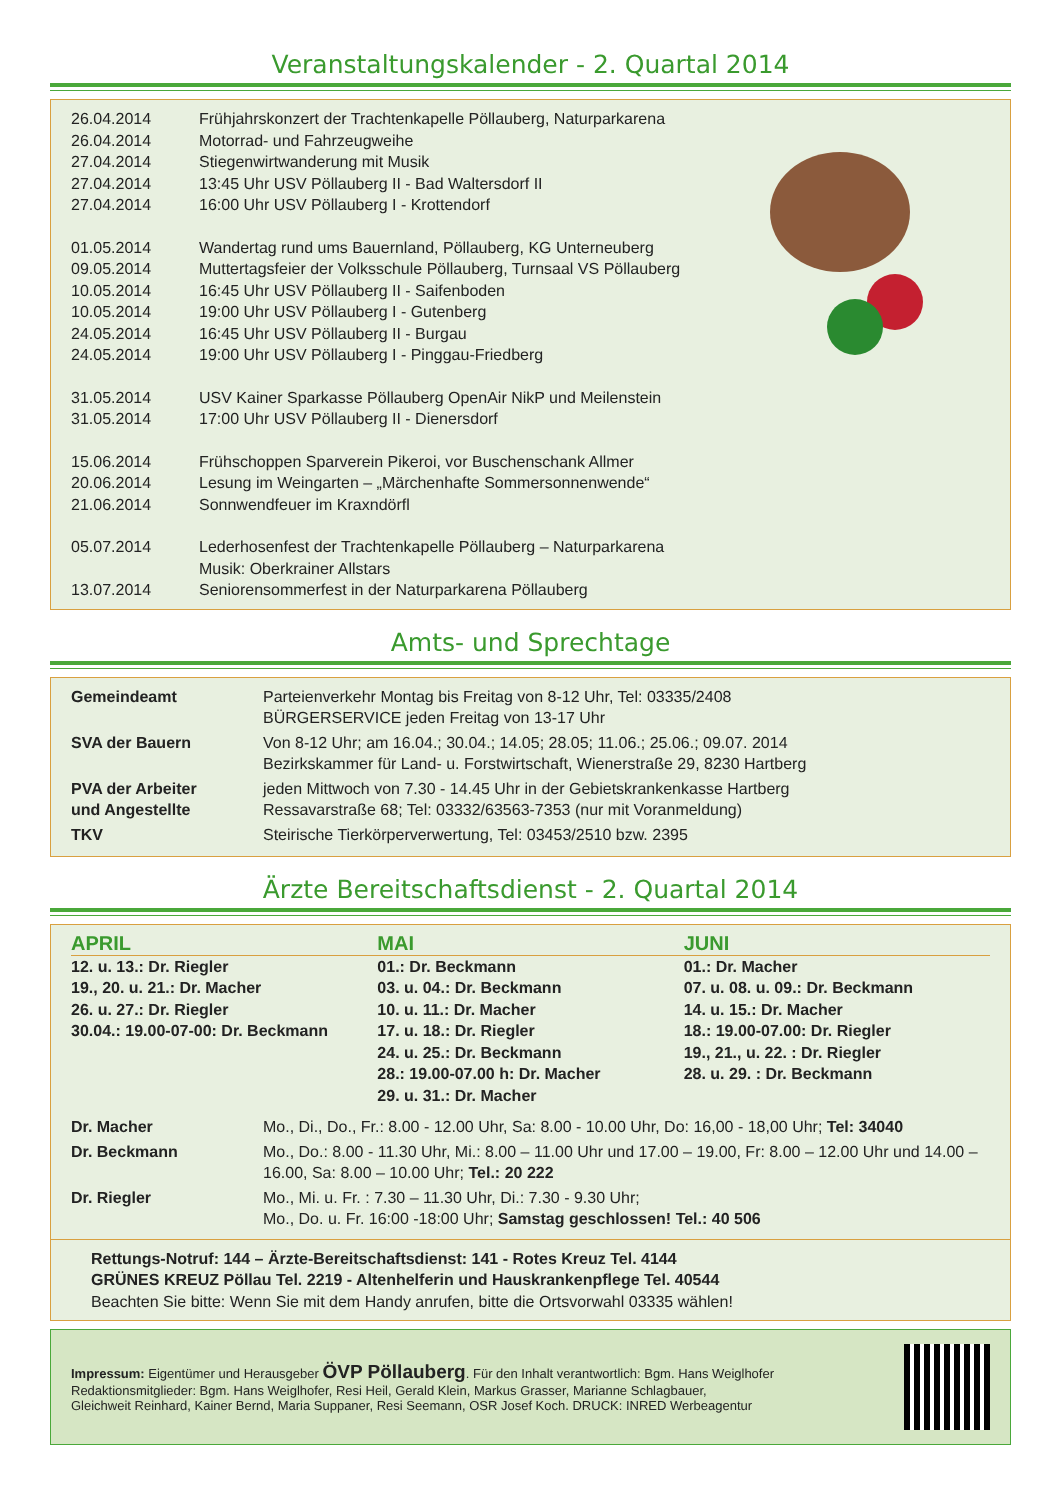Veranstaltungskalender - 2. Quartal 2014
| 26.04.2014 | Frühjahrskonzert der Trachtenkapelle Pöllauberg, Naturparkarena |
| 26.04.2014 | Motorrad- und Fahrzeugweihe |
| 27.04.2014 | Stiegenwirtwanderung mit Musik |
| 27.04.2014 | 13:45 Uhr USV Pöllauberg II - Bad Waltersdorf II |
| 27.04.2014 | 16:00 Uhr USV Pöllauberg I - Krottendorf |
| 01.05.2014 | Wandertag rund ums Bauernland, Pöllauberg, KG Unterneuberg |
| 09.05.2014 | Muttertagsfeier der Volksschule Pöllauberg, Turnsaal VS Pöllauberg |
| 10.05.2014 | 16:45 Uhr USV Pöllauberg II - Saifenboden |
| 10.05.2014 | 19:00 Uhr USV Pöllauberg I - Gutenberg |
| 24.05.2014 | 16:45 Uhr USV Pöllauberg II - Burgau |
| 24.05.2014 | 19:00 Uhr USV Pöllauberg I - Pinggau-Friedberg |
| 31.05.2014 | USV Kainer Sparkasse Pöllauberg OpenAir NikP und Meilenstein |
| 31.05.2014 | 17:00 Uhr USV Pöllauberg II - Dienersdorf |
| 15.06.2014 | Frühschoppen Sparverein Pikeroi, vor Buschenschank Allmer |
| 20.06.2014 | Lesung im Weingarten – „Märchenhafte Sommersonnenwende“ |
| 21.06.2014 | Sonnwendfeuer im Kraxndörfl |
| 05.07.2014 | Lederhosenfest der Trachtenkapelle Pöllauberg – Naturparkarena Musik: Oberkrainer Allstars |
| 13.07.2014 | Seniorensommerfest in der Naturparkarena Pöllauberg |
Amts- und Sprechtage
| Gemeindeamt | Parteienverkehr Montag bis Freitag von 8-12 Uhr, Tel: 03335/2408 BÜRGERSERVICE jeden Freitag von 13-17 Uhr |
| SVA der Bauern | Von 8-12 Uhr; am 16.04.; 30.04.; 14.05; 28.05; 11.06.; 25.06.; 09.07. 2014 Bezirkskammer für Land- u. Forstwirtschaft, Wienerstraße 29, 8230 Hartberg |
| PVA der Arbeiter und Angestellte | jeden Mittwoch von 7.30 - 14.45 Uhr in der Gebietskrankenkasse Hartberg Ressavarstraße 68; Tel: 03332/63563-7353 (nur mit Voranmeldung) |
| TKV | Steirische Tierkörperverwertung, Tel: 03453/2510 bzw. 2395 |
Ärzte Bereitschaftsdienst - 2. Quartal 2014
APRIL
12. u. 13.: Dr. Riegler
19., 20. u. 21.: Dr. Macher
26. u. 27.: Dr. Riegler
30.04.: 19.00-07-00: Dr. Beckmann
MAI
01.: Dr. Beckmann
03. u. 04.: Dr. Beckmann
10. u. 11.: Dr. Macher
17. u. 18.: Dr. Riegler
24. u. 25.: Dr. Beckmann
28.: 19.00-07.00 h: Dr. Macher
29. u. 31.: Dr. Macher
JUNI
01.: Dr. Macher
07. u. 08. u. 09.: Dr. Beckmann
14. u. 15.: Dr. Macher
18.: 19.00-07.00: Dr. Riegler
19., 21., u. 22. : Dr. Riegler
28. u. 29. : Dr. Beckmann
| Dr. Macher | Mo., Di., Do., Fr.: 8.00 - 12.00 Uhr, Sa: 8.00 - 10.00 Uhr, Do: 16,00 - 18,00 Uhr; Tel: 34040 |
| Dr. Beckmann | Mo., Do.: 8.00 - 11.30 Uhr, Mi.: 8.00 – 11.00 Uhr und 17.00 – 19.00, Fr: 8.00 – 12.00 Uhr und 14.00 – 16.00, Sa: 8.00 – 10.00 Uhr; Tel.: 20 222 |
| Dr. Riegler | Mo., Mi. u. Fr. : 7.30 – 11.30 Uhr, Di.: 7.30 - 9.30 Uhr; Mo., Do. u. Fr. 16:00 -18:00 Uhr; Samstag geschlossen! Tel.: 40 506 |
Rettungs-Notruf: 144 – Ärzte-Bereitschaftsdienst: 141 - Rotes Kreuz Tel. 4144
GRÜNES KREUZ Pöllau Tel. 2219 - Altenhelferin und Hauskrankenpflege Tel. 40544
Beachten Sie bitte: Wenn Sie mit dem Handy anrufen, bitte die Ortsvorwahl 03335 wählen!
Impressum: Eigentümer und Herausgeber ÖVP Pöllauberg. Für den Inhalt verantwortlich: Bgm. Hans Weiglhofer
Redaktionsmitglieder: Bgm. Hans Weiglhofer, Resi Heil, Gerald Klein, Markus Grasser, Marianne Schlagbauer,
Gleichweit Reinhard, Kainer Bernd, Maria Suppaner, Resi Seemann, OSR Josef Koch. DRUCK: INRED Werbeagentur